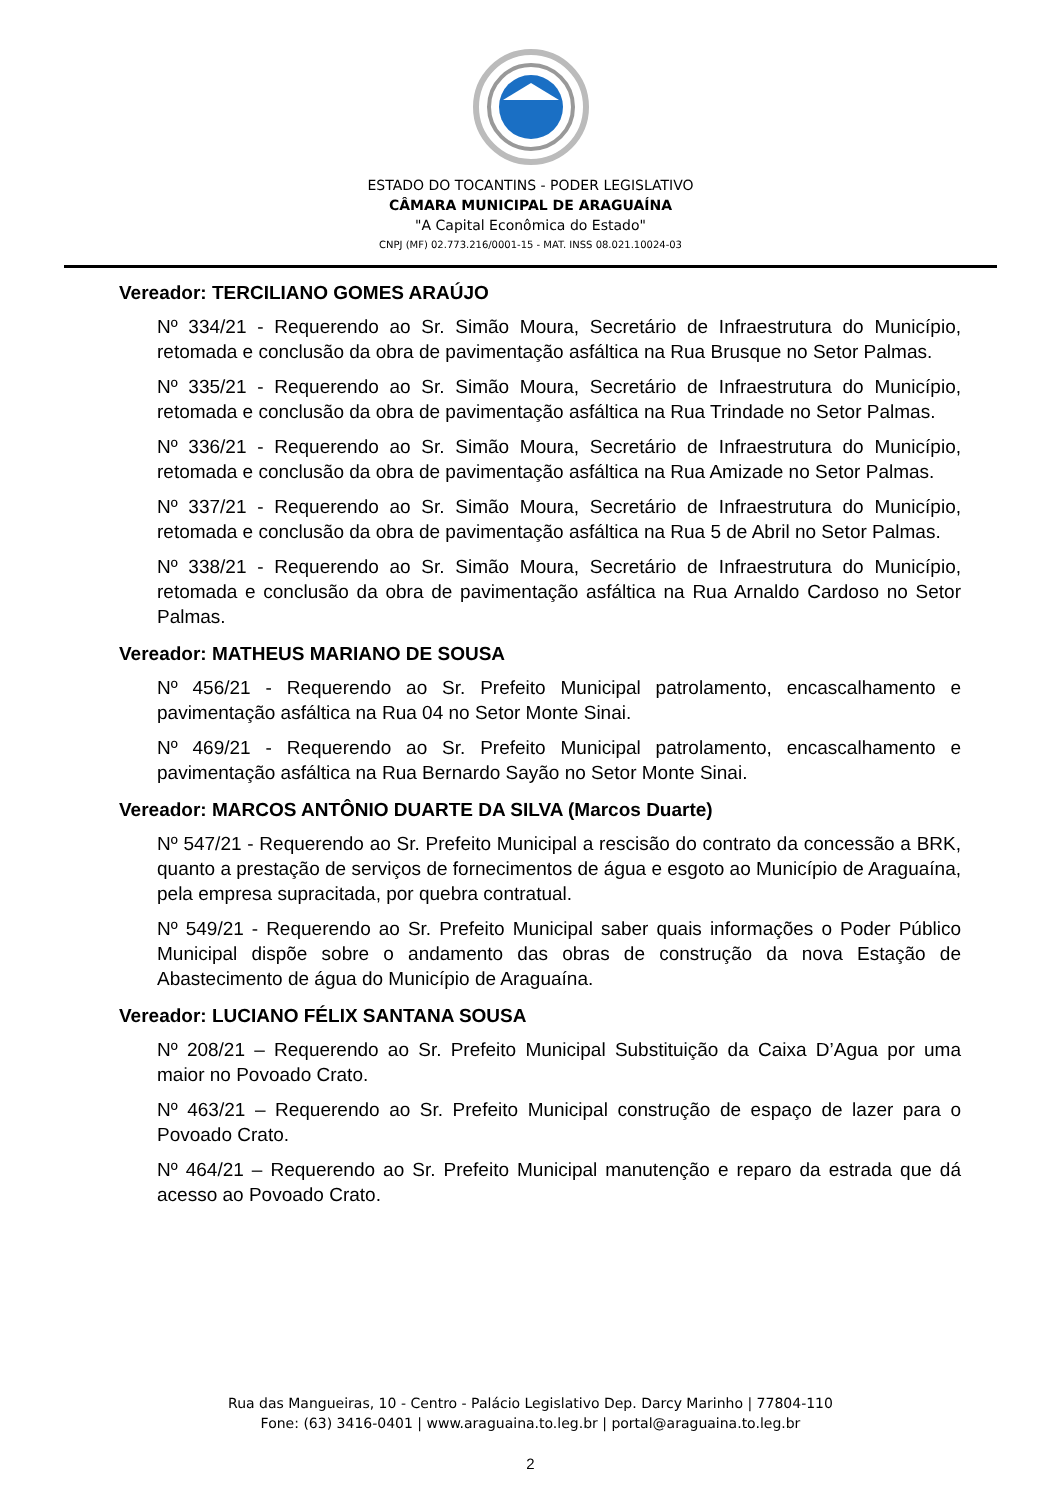ESTADO DO TOCANTINS - PODER LEGISLATIVO
CÂMARA MUNICIPAL DE ARAGUAÍNA
"A Capital Econômica do Estado"
CNPJ (MF) 02.773.216/0001-15 - MAT. INSS 08.021.10024-03
Vereador: TERCILIANO GOMES ARAÚJO
Nº 334/21 - Requerendo ao Sr. Simão Moura, Secretário de Infraestrutura do Município, retomada e conclusão da obra de pavimentação asfáltica na Rua Brusque no Setor Palmas.
Nº 335/21 - Requerendo ao Sr. Simão Moura, Secretário de Infraestrutura do Município, retomada e conclusão da obra de pavimentação asfáltica na Rua Trindade no Setor Palmas.
Nº 336/21 - Requerendo ao Sr. Simão Moura, Secretário de Infraestrutura do Município, retomada e conclusão da obra de pavimentação asfáltica na Rua Amizade no Setor Palmas.
Nº 337/21 - Requerendo ao Sr. Simão Moura, Secretário de Infraestrutura do Município, retomada e conclusão da obra de pavimentação asfáltica na Rua 5 de Abril no Setor Palmas.
Nº 338/21 - Requerendo ao Sr. Simão Moura, Secretário de Infraestrutura do Município, retomada e conclusão da obra de pavimentação asfáltica na Rua Arnaldo Cardoso no Setor Palmas.
Vereador: MATHEUS MARIANO DE SOUSA
Nº 456/21 - Requerendo ao Sr. Prefeito Municipal patrolamento, encascalhamento e pavimentação asfáltica na Rua 04 no Setor Monte Sinai.
Nº 469/21 - Requerendo ao Sr. Prefeito Municipal patrolamento, encascalhamento e pavimentação asfáltica na Rua Bernardo Sayão no Setor Monte Sinai.
Vereador: MARCOS ANTÔNIO DUARTE DA SILVA (Marcos Duarte)
Nº 547/21 - Requerendo ao Sr. Prefeito Municipal a rescisão do contrato da concessão a BRK, quanto a prestação de serviços de fornecimentos de água e esgoto ao Município de Araguaína, pela empresa supracitada, por quebra contratual.
Nº 549/21 - Requerendo ao Sr. Prefeito Municipal saber quais informações o Poder Público Municipal dispõe sobre o andamento das obras de construção da nova Estação de Abastecimento de água do Município de Araguaína.
Vereador: LUCIANO FÉLIX SANTANA SOUSA
Nº 208/21 – Requerendo ao Sr. Prefeito Municipal Substituição da Caixa D’Agua por uma maior no Povoado Crato.
Nº 463/21 – Requerendo ao Sr. Prefeito Municipal construção de espaço de lazer para o Povoado Crato.
Nº 464/21 – Requerendo ao Sr. Prefeito Municipal manutenção e reparo da estrada que dá acesso ao Povoado Crato.
Rua das Mangueiras, 10 - Centro - Palácio Legislativo Dep. Darcy Marinho | 77804-110
Fone: (63) 3416-0401 | www.araguaina.to.leg.br | portal@araguaina.to.leg.br
2